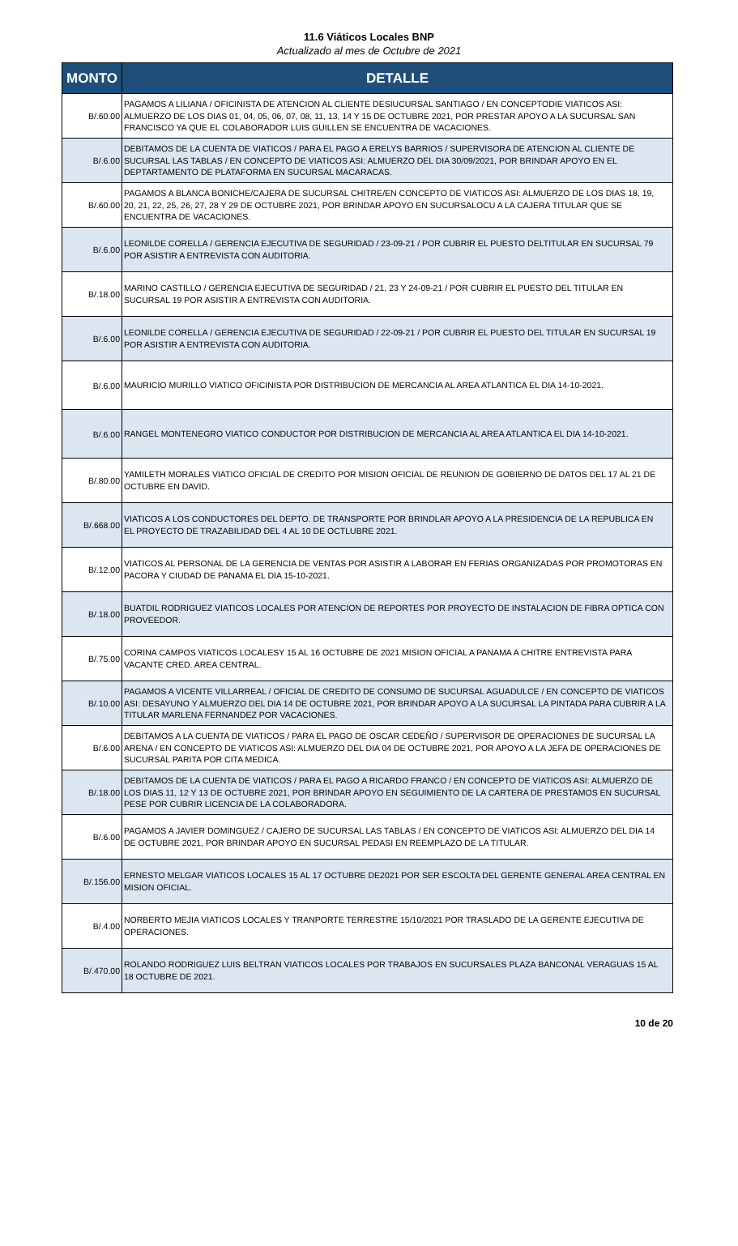11.6 Viáticos Locales BNP
Actualizado al mes de Octubre de 2021
| MONTO | DETALLE |
| --- | --- |
| B/.60.00 | PAGAMOS A LILIANA / OFICINISTA DE ATENCION AL CLIENTE DESIUCURSAL SANTIAGO / EN CONCEPTODIE VIATICOS ASI: ALMUERZO DE LOS DIAS 01, 04, 05, 06, 07, 08, 11, 13, 14 Y 15 DE OCTUBRE 2021, POR PRESTAR APOYO A LA SUCURSAL SAN FRANCISCO YA QUE EL COLABORADOR LUIS GUILLEN SE ENCUENTRA DE VACACIONES. |
| B/.6.00 | DEBITAMOS DE LA CUENTA DE VIATICOS / PARA EL PAGO A ERELYS BARRIOS / SUPERVISORA DE ATENCION AL CLIENTE DE SUCURSAL LAS TABLAS / EN CONCEPTO DE VIATICOS ASI: ALMUERZO DEL DIA 30/09/2021, POR BRINDAR APOYO EN EL DEPTARTAMENTO DE PLATAFORMA EN SUCURSAL MACARACAS. |
| B/.60.00 | PAGAMOS A BLANCA BONICHE/CAJERA DE SUCURSAL CHITRE/EN CONCEPTO DE VIATICOS ASI: ALMUERZO DE LOS DIAS 18, 19, 20, 21, 22, 25, 26, 27, 28 Y 29 DE OCTUBRE 2021, POR BRINDAR APOYO EN SUCURSALOCU A LA CAJERA TITULAR QUE SE ENCUENTRA DE VACACIONES. |
| B/.6.00 | LEONILDE CORELLA / GERENCIA EJECUTIVA DE SEGURIDAD / 23-09-21 / POR CUBRIR EL PUESTO DELTITULAR EN SUCURSAL 79 POR ASISTIR A ENTREVISTA CON AUDITORIA. |
| B/.18.00 | MARINO CASTILLO / GERENCIA EJECUTIVA DE SEGURIDAD / 21, 23 Y 24-09-21 / POR CUBRIR EL PUESTO DEL TITULAR EN SUCURSAL 19 POR ASISTIR A ENTREVISTA CON AUDITORIA. |
| B/.6.00 | LEONILDE CORELLA / GERENCIA EJECUTIVA DE SEGURIDAD / 22-09-21 / POR CUBRIR EL PUESTO DEL TITULAR EN SUCURSAL 19 POR ASISTIR A ENTREVISTA CON AUDITORIA. |
| B/.6.00 | MAURICIO MURILLO VIATICO OFICINISTA POR DISTRIBUCION DE MERCANCIA AL AREA ATLANTICA EL DIA 14-10-2021. |
| B/.6.00 | RANGEL MONTENEGRO VIATICO CONDUCTOR POR DISTRIBUCION DE MERCANCIA AL AREA ATLANTICA EL DIA 14-10-2021. |
| B/.80.00 | YAMILETH MORALES VIATICO OFICIAL DE CREDITO POR MISION OFICIAL DE REUNION DE GOBIERNO DE DATOS DEL 17 AL 21 DE OCTUBRE EN DAVID. |
| B/.668.00 | VIATICOS A LOS CONDUCTORES DEL DEPTO. DE TRANSPORTE POR BRINDLAR APOYO A LA PRESIDENCIA DE LA REPUBLICA EN EL PROYECTO DE TRAZABILIDAD DEL 4 AL 10 DE OCTLUBRE 2021. |
| B/.12.00 | VIATICOS AL PERSONAL DE LA GERENCIA DE VENTAS POR ASISTIR A LABORAR EN FERIAS ORGANIZADAS POR PROMOTORAS EN PACORA Y CIUDAD DE PANAMA EL DIA 15-10-2021. |
| B/.18.00 | BUATDIL RODRIGUEZ VIATICOS LOCALES POR ATENCION DE REPORTES POR PROYECTO DE INSTALACION DE FIBRA OPTICA CON PROVEEDOR. |
| B/.75.00 | CORINA CAMPOS VIATICOS LOCALESY 15 AL 16 OCTUBRE DE 2021 MISION OFICIAL A PANAMA A CHITRE ENTREVISTA PARA VACANTE CRED. AREA CENTRAL. |
| B/.10.00 | PAGAMOS A VICENTE VILLARREAL / OFICIAL DE CREDITO DE CONSUMO DE SUCURSAL AGUADULCE / EN CONCEPTO DE VIATICOS ASI: DESAYUNO Y ALMUERZO DEL DIA 14 DE OCTUBRE 2021, POR BRINDAR APOYO A LA SUCURSAL LA PINTADA PARA CUBRIR A LA TITULAR MARLENA FERNANDEZ POR VACACIONES. |
| B/.6.00 | DEBITAMOS A LA CUENTA DE VIATICOS / PARA EL PAGO DE OSCAR CEDEÑO / SUPERVISOR DE OPERACIONES DE SUCURSAL LA ARENA / EN CONCEPTO DE VIATICOS ASI: ALMUERZO DEL DIA 04 DE OCTUBRE 2021, POR APOYO A LA JEFA DE OPERACIONES DE SUCURSAL PARITA POR CITA MEDICA. |
| B/.18.00 | DEBITAMOS DE LA CUENTA DE VIATICOS / PARA EL PAGO A RICARDO FRANCO / EN CONCEPTO DE VIATICOS ASI: ALMUERZO DE LOS DIAS 11, 12 Y 13 DE OCTUBRE 2021, POR BRINDAR APOYO EN SEGUIMIENTO DE LA CARTERA DE PRESTAMOS EN SUCURSAL PESE POR CUBRIR LICENCIA DE LA COLABORADORA. |
| B/.6.00 | PAGAMOS A JAVIER DOMINGUEZ / CAJERO DE SUCURSAL LAS TABLAS / EN CONCEPTO DE VIATICOS ASI: ALMUERZO DEL DIA 14 DE OCTUBRE 2021, POR BRINDAR APOYO EN SUCURSAL PEDASI EN REEMPLAZO DE LA TITULAR. |
| B/.156.00 | ERNESTO MELGAR VIATICOS LOCALES 15 AL 17 OCTUBRE DE2021 POR SER ESCOLTA DEL GERENTE GENERAL AREA CENTRAL EN MISION OFICIAL. |
| B/.4.00 | NORBERTO MEJIA VIATICOS LOCALES Y TRANPORTE TERRESTRE 15/10/2021 POR TRASLADO DE LA GERENTE EJECUTIVA DE OPERACIONES. |
| B/.470.00 | ROLANDO RODRIGUEZ LUIS BELTRAN VIATICOS LOCALES POR TRABAJOS EN SUCURSALES PLAZA BANCONAL VERAGUAS 15 AL 18 OCTUBRE DE 2021. |
10 de 20